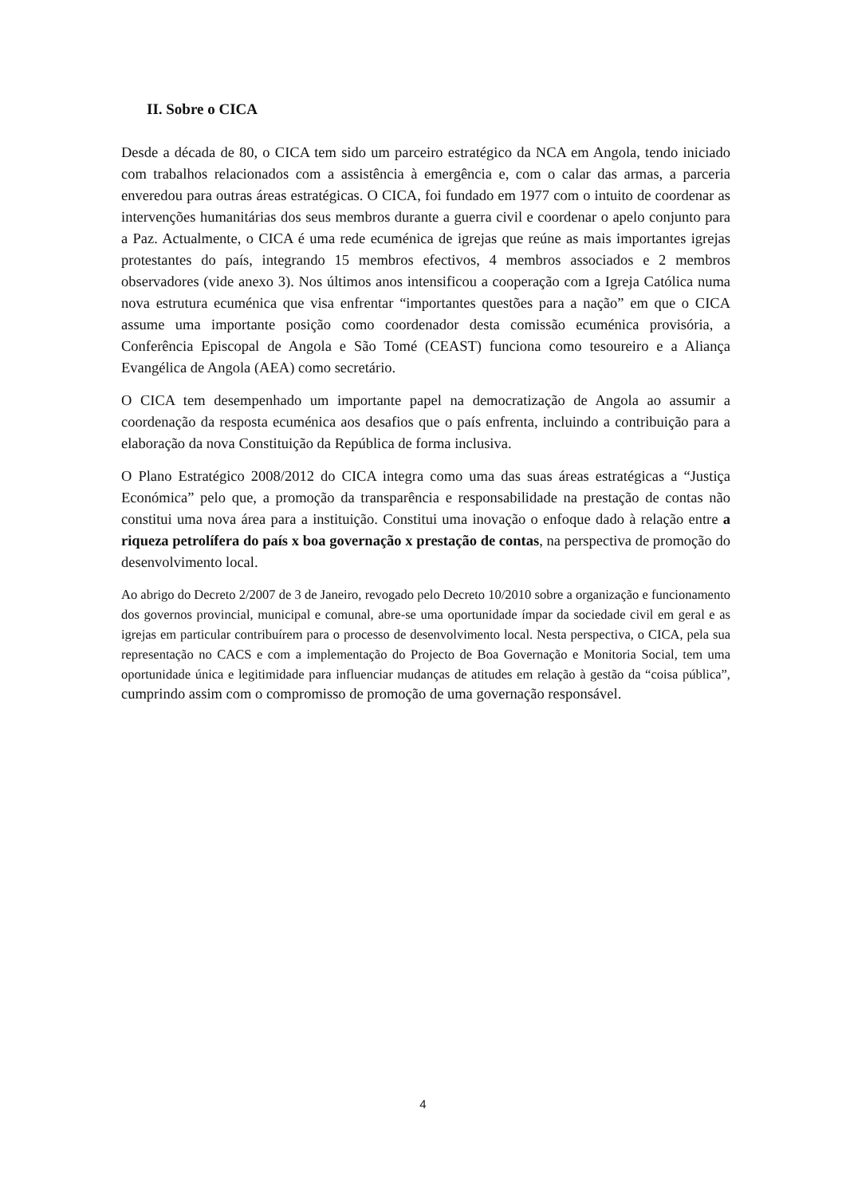II. Sobre o CICA
Desde a década de 80, o CICA tem sido um parceiro estratégico da NCA em Angola, tendo iniciado com trabalhos relacionados com a assistência à emergência e, com o calar das armas, a parceria enveredou para outras áreas estratégicas. O CICA, foi fundado em 1977 com o intuito de coordenar as intervenções humanitárias dos seus membros durante a guerra civil e coordenar o apelo conjunto para a Paz. Actualmente, o CICA é uma rede ecuménica de igrejas que reúne as mais importantes igrejas protestantes do país, integrando 15 membros efectivos, 4 membros associados e 2 membros observadores (vide anexo 3). Nos últimos anos intensificou a cooperação com a Igreja Católica numa nova estrutura ecuménica que visa enfrentar “importantes questões para a nação” em que o CICA assume uma importante posição como coordenador desta comissão ecuménica provisória, a Conferência Episcopal de Angola e São Tomé (CEAST) funciona como tesoureiro e a Aliança Evangélica de Angola (AEA) como secretário.
O CICA tem desempenhado um importante papel na democratização de Angola ao assumir a coordenação da resposta ecuménica aos desafios que o país enfrenta, incluindo a contribuição para a elaboração da nova Constituição da República de forma inclusiva.
O Plano Estratégico 2008/2012 do CICA integra como uma das suas áreas estratégicas a “Justiça Económica” pelo que, a promoção da transparência e responsabilidade na prestação de contas não constitui uma nova área para a instituição. Constitui uma inovação o enfoque dado à relação entre a riqueza petrolífera do país x boa governação x prestação de contas, na perspectiva de promoção do desenvolvimento local.
Ao abrigo do Decreto 2/2007 de 3 de Janeiro, revogado pelo Decreto 10/2010 sobre a organização e funcionamento dos governos provincial, municipal e comunal, abre-se uma oportunidade ímpar da sociedade civil em geral e as igrejas em particular contribuírem para o processo de desenvolvimento local. Nesta perspectiva, o CICA, pela sua representação no CACS e com a implementação do Projecto de Boa Governação e Monitoria Social, tem uma oportunidade única e legitimidade para influenciar mudanças de atitudes em relação à gestão da “coisa pública”, cumprindo assim com o compromisso de promoção de uma governação responsável.
4